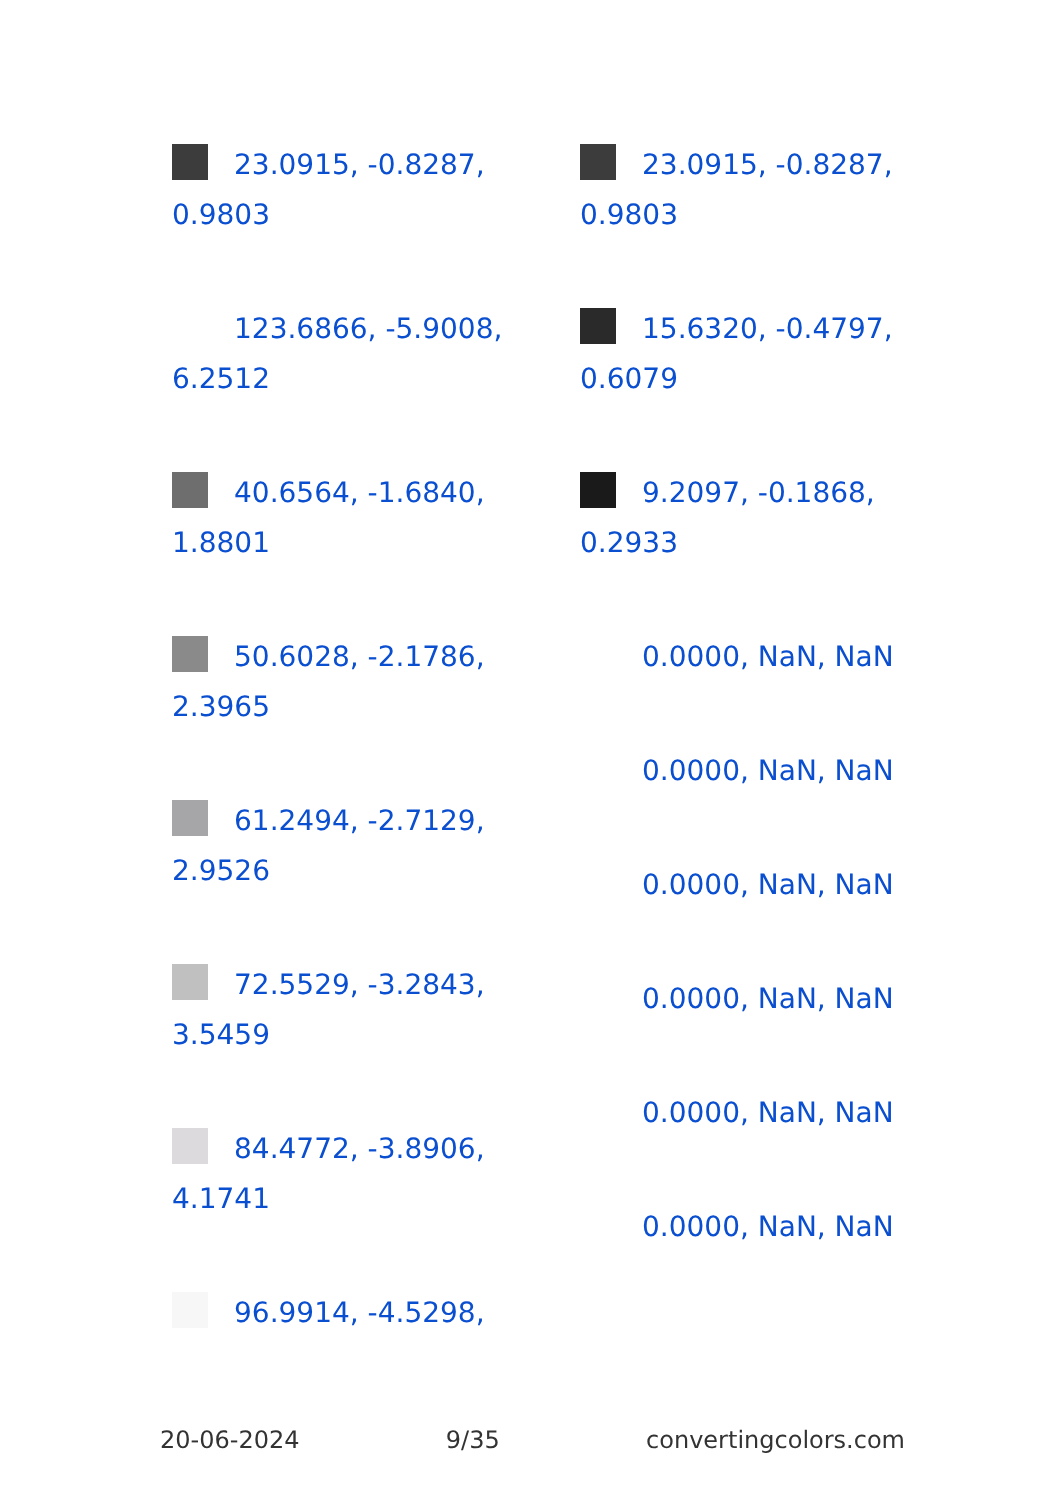23.0915, -0.8287, 0.9803
123.6866, -5.9008, 6.2512
40.6564, -1.6840, 1.8801
50.6028, -2.1786, 2.3965
61.2494, -2.7129, 2.9526
72.5529, -3.2843, 3.5459
84.4772, -3.8906, 4.1741
96.9914, -4.5298,
23.0915, -0.8287, 0.9803
15.6320, -0.4797, 0.6079
9.2097, -0.1868, 0.2933
0.0000, NaN, NaN
0.0000, NaN, NaN
0.0000, NaN, NaN
0.0000, NaN, NaN
0.0000, NaN, NaN
0.0000, NaN, NaN
20-06-2024 9/35 convertingcolors.com